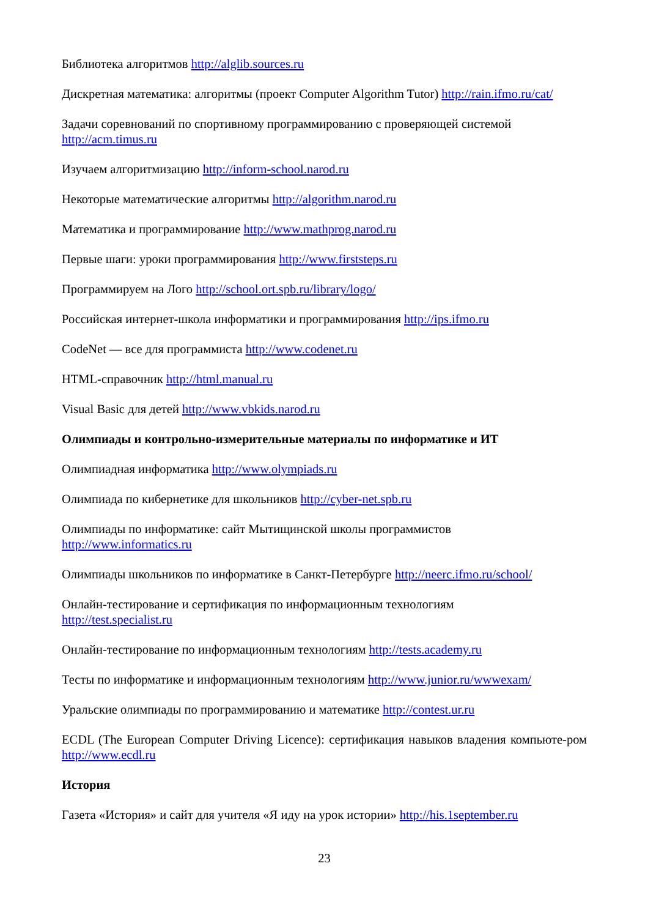Библиотека алгоритмов http://alglib.sources.ru
Дискретная математика: алгоритмы (проект Computer Algorithm Tutor) http://rain.ifmo.ru/cat/
Задачи соревнований по спортивному программированию с проверяющей системой
http://acm.timus.ru
Изучаем алгоритмизацию http://inform-school.narod.ru
Некоторые математические алгоритмы http://algorithm.narod.ru
Математика и программирование http://www.mathprog.narod.ru
Первые шаги: уроки программирования http://www.firststeps.ru
Программируем на Лого http://school.ort.spb.ru/library/logo/
Российская интернет-школа информатики и программирования http://ips.ifmo.ru
CodeNet — все для программиста http://www.codenet.ru
HTML-справочник http://html.manual.ru
Visual Basic для детей http://www.vbkids.narod.ru
Олимпиады и контрольно-измерительные материалы по информатике и ИТ
Олимпиадная информатика http://www.olympiads.ru
Олимпиада по кибернетике для школьников http://cyber-net.spb.ru
Олимпиады по информатике: сайт Мытищинской школы программистов
http://www.informatics.ru
Олимпиады школьников по информатике в Санкт-Петербурге http://neerc.ifmo.ru/school/
Онлайн-тестирование и сертификация по информационным технологиям
http://test.specialist.ru
Онлайн-тестирование по информационным технологиям http://tests.academy.ru
Тесты по информатике и информационным технологиям http://www.junior.ru/wwwexam/
Уральские олимпиады по программированию и математике http://contest.ur.ru
ECDL (The European Computer Driving Licence): сертификация навыков владения компьюте-ром http://www.ecdl.ru
История
Газета «История» и сайт для учителя «Я иду на урок истории» http://his.1september.ru
23